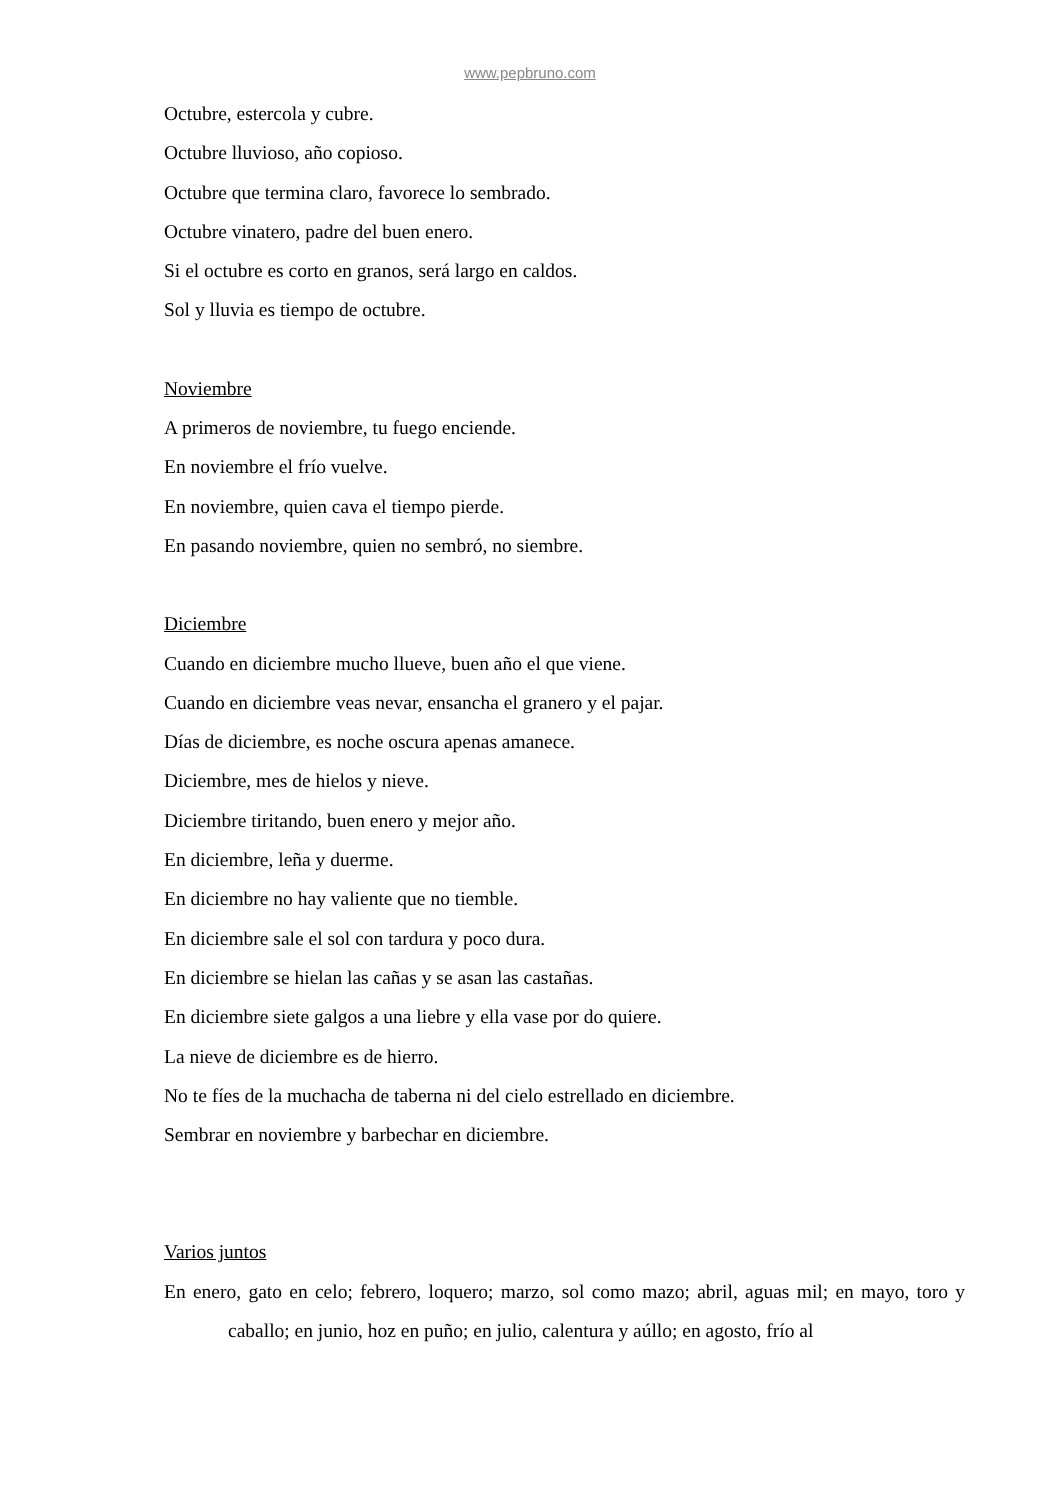www.pepbruno.com
Octubre, estercola y cubre.
Octubre lluvioso, año copioso.
Octubre que termina claro, favorece lo sembrado.
Octubre vinatero, padre del buen enero.
Si el octubre es corto en granos, será largo en caldos.
Sol y lluvia es tiempo de octubre.
Noviembre
A primeros de noviembre, tu fuego enciende.
En noviembre el frío vuelve.
En noviembre, quien cava el tiempo pierde.
En pasando noviembre, quien no sembró, no siembre.
Diciembre
Cuando en diciembre mucho llueve, buen año el que viene.
Cuando en diciembre veas nevar, ensancha el granero y el pajar.
Días de diciembre, es noche oscura apenas amanece.
Diciembre, mes de hielos y nieve.
Diciembre tiritando, buen enero y mejor año.
En diciembre, leña y duerme.
En diciembre no hay valiente que no tiemble.
En diciembre sale el sol con tardura y poco dura.
En diciembre se hielan las cañas y se asan las castañas.
En diciembre siete galgos a una liebre y ella vase por do quiere.
La nieve de diciembre es de hierro.
No te fíes de la muchacha de taberna ni del cielo estrellado en diciembre.
Sembrar en noviembre y barbechar en diciembre.
Varios juntos
En enero, gato en celo; febrero, loquero; marzo, sol como mazo; abril, aguas mil; en mayo, toro y caballo; en junio, hoz en puño; en julio, calentura y aúllo; en agosto, frío al